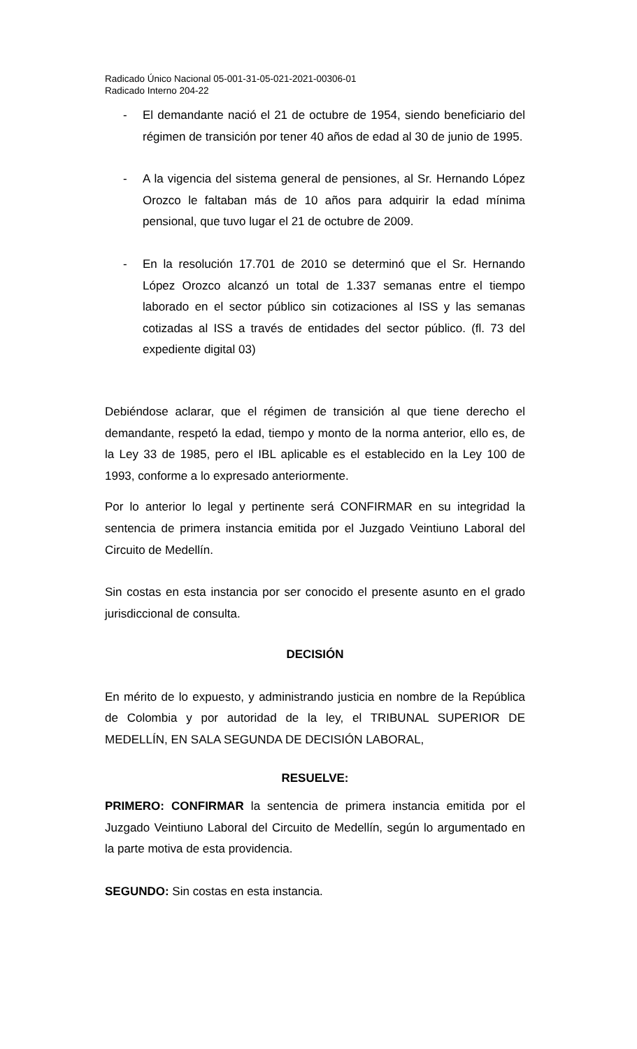Radicado Único Nacional 05-001-31-05-021-2021-00306-01
Radicado Interno 204-22
- El demandante nació el 21 de octubre de 1954, siendo beneficiario del régimen de transición por tener 40 años de edad al 30 de junio de 1995.
- A la vigencia del sistema general de pensiones, al Sr. Hernando López Orozco le faltaban más de 10 años para adquirir la edad mínima pensional, que tuvo lugar el 21 de octubre de 2009.
- En la resolución 17.701 de 2010 se determinó que el Sr. Hernando López Orozco alcanzó un total de 1.337 semanas entre el tiempo laborado en el sector público sin cotizaciones al ISS y las semanas cotizadas al ISS a través de entidades del sector público. (fl. 73 del expediente digital 03)
Debiéndose aclarar, que el régimen de transición al que tiene derecho el demandante, respetó la edad, tiempo y monto de la norma anterior, ello es, de la Ley 33 de 1985, pero el IBL aplicable es el establecido en la Ley 100 de 1993, conforme a lo expresado anteriormente.
Por lo anterior lo legal y pertinente será CONFIRMAR en su integridad la sentencia de primera instancia emitida por el Juzgado Veintiuno Laboral del Circuito de Medellín.
Sin costas en esta instancia por ser conocido el presente asunto en el grado jurisdiccional de consulta.
DECISIÓN
En mérito de lo expuesto, y administrando justicia en nombre de la República de Colombia y por autoridad de la ley, el TRIBUNAL SUPERIOR DE MEDELLÍN, EN SALA SEGUNDA DE DECISIÓN LABORAL,
RESUELVE:
PRIMERO: CONFIRMAR la sentencia de primera instancia emitida por el Juzgado Veintiuno Laboral del Circuito de Medellín, según lo argumentado en la parte motiva de esta providencia.
SEGUNDO: Sin costas en esta instancia.